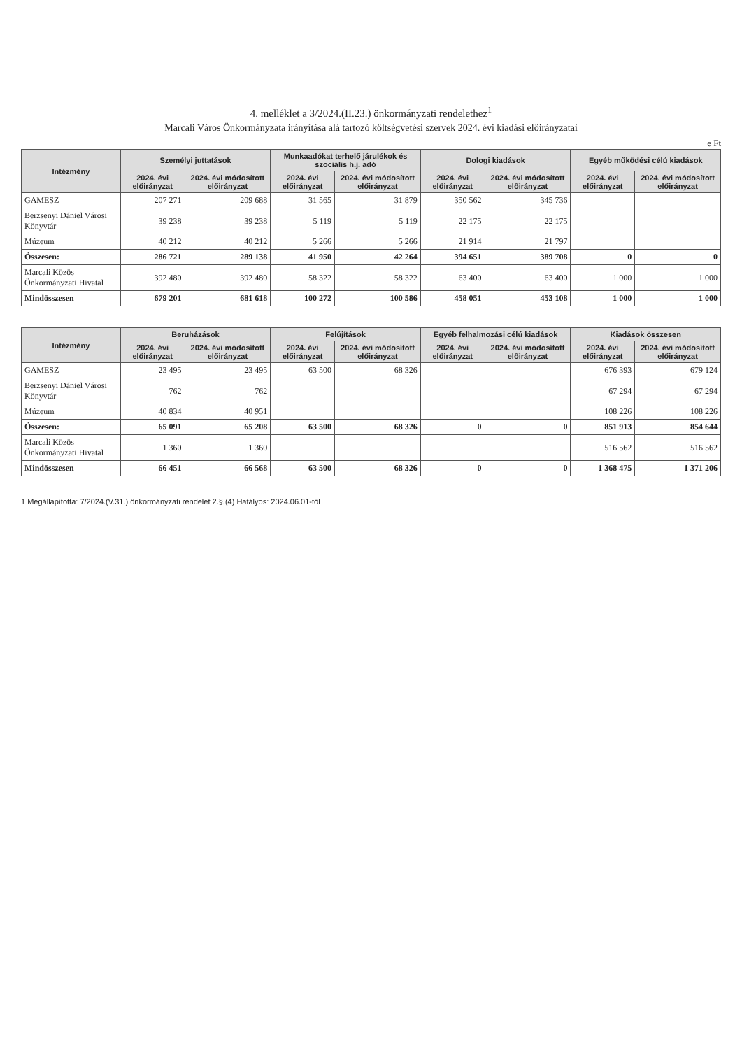4. melléklet a 3/2024.(II.23.) önkormányzati rendelethez<sup>1</sup>
Marcali Város Önkormányzata irányítása alá tartozó költségvetési szervek 2024. évi kiadási előirányzatai
e Ft
| Intézmény | Személyi juttatások | | Munkaadókat terhelő járulékok és szociális h.j. adó | | Dologi kiadások | | Egyéb működési célú kiadások | |
| --- | --- | --- | --- | --- | --- | --- | --- | --- |
| | 2024. évi előirányzat | 2024. évi módosított előirányzat | 2024. évi előirányzat | 2024. évi módosított előirányzat | 2024. évi előirányzat | 2024. évi módosított előirányzat | 2024. évi előirányzat | 2024. évi módosított előirányzat |
| GAMESZ | 207 271 | 209 688 | 31 565 | 31 879 | 350 562 | 345 736 | | |
| Berzsenyi Dániel Városi Könyvtár | 39 238 | 39 238 | 5 119 | 5 119 | 22 175 | 22 175 | | |
| Múzeum | 40 212 | 40 212 | 5 266 | 5 266 | 21 914 | 21 797 | | |
| Összesen: | 286 721 | 289 138 | 41 950 | 42 264 | 394 651 | 389 708 | 0 | 0 |
| Marcali Közös Önkormányzati Hivatal | 392 480 | 392 480 | 58 322 | 58 322 | 63 400 | 63 400 | 1 000 | 1 000 |
| Mindösszesen | 679 201 | 681 618 | 100 272 | 100 586 | 458 051 | 453 108 | 1 000 | 1 000 |
| Intézmény | Beruházások | | Felújítások | | Egyéb felhalmozási célú kiadások | | Kiadások összesen | |
| --- | --- | --- | --- | --- | --- | --- | --- | --- |
| | 2024. évi előirányzat | 2024. évi módosított előirányzat | 2024. évi előirányzat | 2024. évi módosított előirányzat | 2024. évi előirányzat | 2024. évi módosított előirányzat | 2024. évi előirányzat | 2024. évi módosított előirányzat |
| GAMESZ | 23 495 | 23 495 | 63 500 | 68 326 | | | 676 393 | 679 124 |
| Berzsenyi Dániel Városi Könyvtár | 762 | 762 | | | | | 67 294 | 67 294 |
| Múzeum | 40 834 | 40 951 | | | | | 108 226 | 108 226 |
| Összesen: | 65 091 | 65 208 | 63 500 | 68 326 | 0 | 0 | 851 913 | 854 644 |
| Marcali Közös Önkormányzati Hivatal | 1 360 | 1 360 | | | | | 516 562 | 516 562 |
| Mindösszesen | 66 451 | 66 568 | 63 500 | 68 326 | 0 | 0 | 1 368 475 | 1 371 206 |
1 Megállapította: 7/2024.(V.31.) önkormányzati rendelet 2.§.(4) Hatályos: 2024.06.01-től